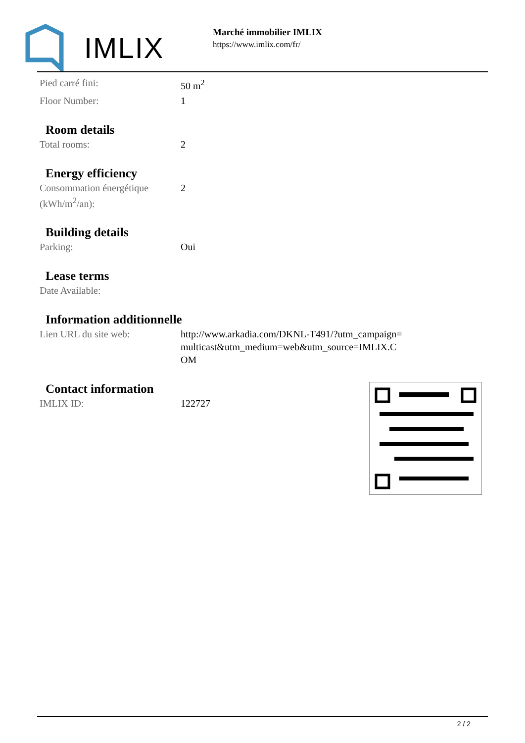IMLIX
Marché immobilier IMLIX
https://www.imlix.com/fr/
| Pied carré fini: | 50 m<sup>2</sup> |
| Floor Number: | 1 |
Room details
| Total rooms: | 2 |
Energy efficiency
| Consommation énergétique (kWh/m<sup>2</sup>/an): | 2 |
Building details
| Parking: | Oui |
Lease terms
| Date Available: | |
Information additionnelle
| Lien URL du site web: | http://www.arkadia.com/DKNL-T491/?utm_campaign=multicast&utm_medium=web&utm_source=IMLIX.COM |
Contact information
| IMLIX ID: | 122727 |
2 / 2